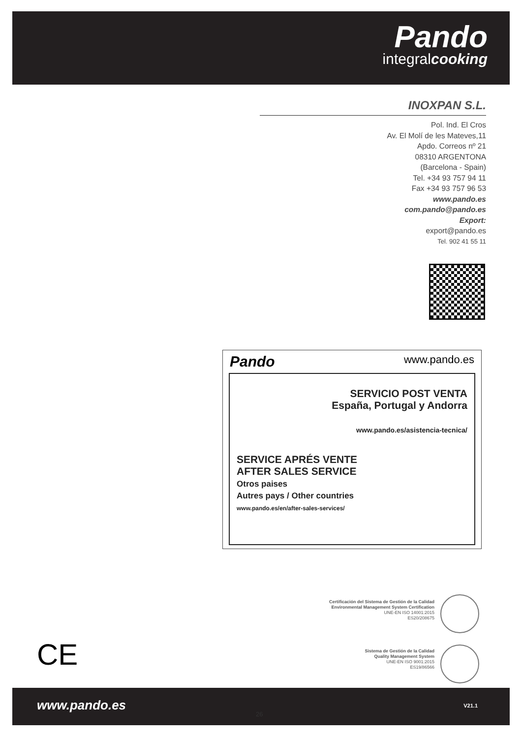Pando
integralcooking
INOXPAN S.L.
Pol. Ind. El Cros
Av. El Molí de les Mateves,11
Apdo. Correos nº 21
08310 ARGENTONA
(Barcelona - Spain)
Tel. +34 93 757 94 11
Fax +34 93 757 96 53
www.pando.es
com.pando@pando.es
Export:
export@pando.es
Tel. 902 41 55 11
Pando www.pando.es
SERVICIO POST VENTA
España, Portugal y Andorra
www.pando.es/asistencia-tecnica/
SERVICE APRÉS VENTE
AFTER SALES SERVICE
Otros paises
Autres pays / Other countries
www.pando.es/en/after-sales-services/
Certificación del Sistema de Gestión de la Calidad
Environmental Management System Certification
UNE-EN ISO 14001:2015
ES20/208675
CE
Sistema de Gestión de la Calidad
Quality Management System
UNE-EN ISO 9001:2015
ES19/86566
www.pando.es
26
V21.1